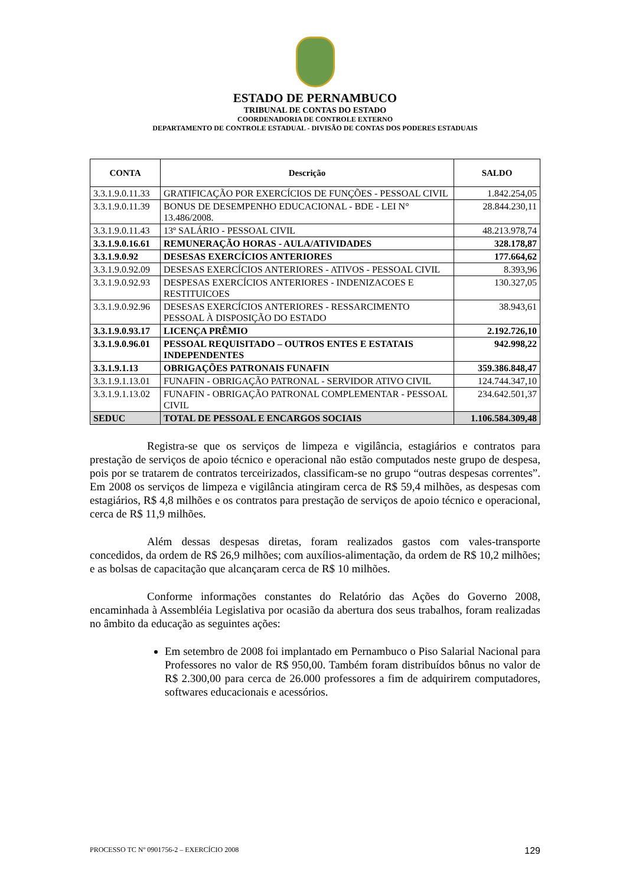ESTADO DE PERNAMBUCO
TRIBUNAL DE CONTAS DO ESTADO
COORDENADORIA DE CONTROLE EXTERNO
DEPARTAMENTO DE CONTROLE ESTADUAL - DIVISÃO DE CONTAS DOS PODERES ESTADUAIS
| CONTA | Descrição | SALDO |
| --- | --- | --- |
| 3.3.1.9.0.11.33 | GRATIFICAÇÃO POR EXERCÍCIOS DE FUNÇÕES - PESSOAL CIVIL | 1.842.254,05 |
| 3.3.1.9.0.11.39 | BONUS DE DESEMPENHO EDUCACIONAL - BDE - LEI N° 13.486/2008. | 28.844.230,11 |
| 3.3.1.9.0.11.43 | 13º SALÁRIO - PESSOAL CIVIL | 48.213.978,74 |
| 3.3.1.9.0.16.61 | REMUNERAÇÃO HORAS - AULA/ATIVIDADES | 328.178,87 |
| 3.3.1.9.0.92 | DESESAS EXERCÍCIOS ANTERIORES | 177.664,62 |
| 3.3.1.9.0.92.09 | DESESAS EXERCÍCIOS ANTERIORES - ATIVOS - PESSOAL CIVIL | 8.393,96 |
| 3.3.1.9.0.92.93 | DESPESAS EXERCÍCIOS ANTERIORES - INDENIZACOES E RESTITUICOES | 130.327,05 |
| 3.3.1.9.0.92.96 | DESESAS EXERCÍCIOS ANTERIORES - RESSARCIMENTO PESSOAL À DISPOSIÇÃO DO ESTADO | 38.943,61 |
| 3.3.1.9.0.93.17 | LICENÇA PRÊMIO | 2.192.726,10 |
| 3.3.1.9.0.96.01 | PESSOAL REQUISITADO – OUTROS ENTES E ESTATAIS INDEPENDENTES | 942.998,22 |
| 3.3.1.9.1.13 | OBRIGAÇÕES PATRONAIS FUNAFIN | 359.386.848,47 |
| 3.3.1.9.1.13.01 | FUNAFIN - OBRIGAÇÃO PATRONAL - SERVIDOR ATIVO CIVIL | 124.744.347,10 |
| 3.3.1.9.1.13.02 | FUNAFIN - OBRIGAÇÃO PATRONAL COMPLEMENTAR - PESSOAL CIVIL | 234.642.501,37 |
| SEDUC | TOTAL DE PESSOAL E ENCARGOS SOCIAIS | 1.106.584.309,48 |
Registra-se que os serviços de limpeza e vigilância, estagiários e contratos para prestação de serviços de apoio técnico e operacional não estão computados neste grupo de despesa, pois por se tratarem de contratos terceirizados, classificam-se no grupo “outras despesas correntes”. Em 2008 os serviços de limpeza e vigilância atingiram cerca de R$ 59,4 milhões, as despesas com estagiários, R$ 4,8 milhões e os contratos para prestação de serviços de apoio técnico e operacional, cerca de R$ 11,9 milhões.
Além dessas despesas diretas, foram realizados gastos com vales-transporte concedidos, da ordem de R$ 26,9 milhões; com auxílios-alimentação, da ordem de R$ 10,2 milhões; e as bolsas de capacitação que alcançaram cerca de R$ 10 milhões.
Conforme informações constantes do Relatório das Ações do Governo 2008, encaminhada à Assembléia Legislativa por ocasião da abertura dos seus trabalhos, foram realizadas no âmbito da educação as seguintes ações:
Em setembro de 2008 foi implantado em Pernambuco o Piso Salarial Nacional para Professores no valor de R$ 950,00. Também foram distribuídos bônus no valor de R$ 2.300,00 para cerca de 26.000 professores a fim de adquirirem computadores, softwares educacionais e acessórios.
PROCESSO TC Nº 0901756-2 – EXERCÍCIO 2008 129